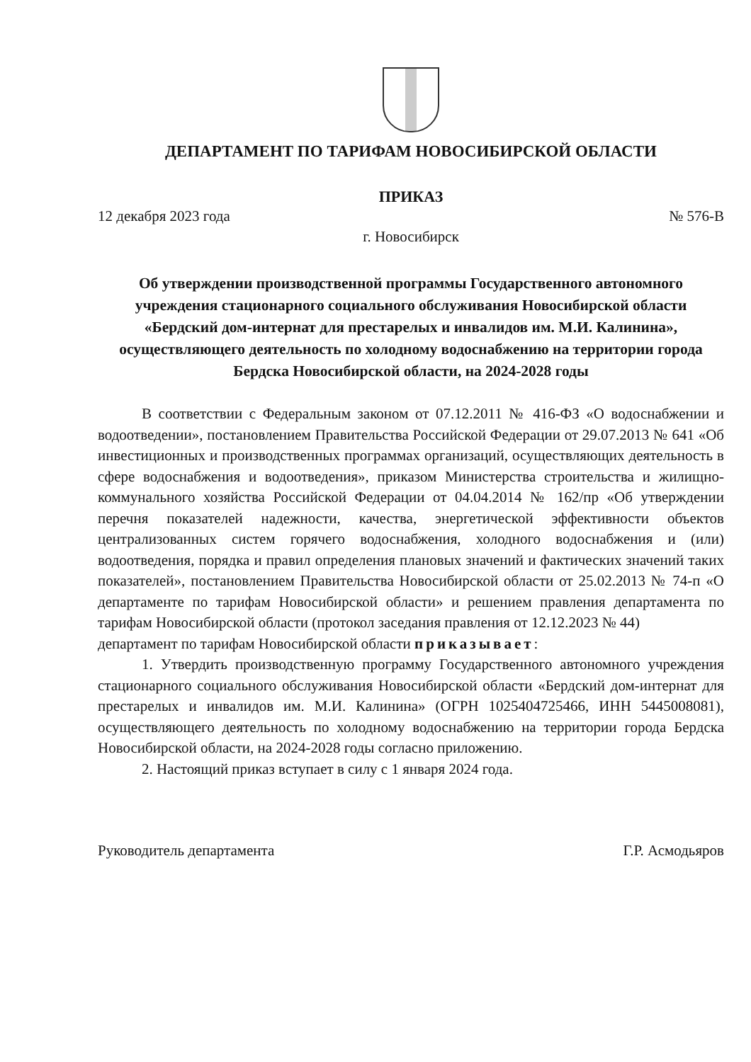ДЕПАРТАМЕНТ ПО ТАРИФАМ НОВОСИБИРСКОЙ ОБЛАСТИ
ПРИКАЗ
12 декабря 2023 года № 576-В
г. Новосибирск
Об утверждении производственной программы Государственного автономного учреждения стационарного социального обслуживания Новосибирской области «Бердский дом-интернат для престарелых и инвалидов им. М.И. Калинина», осуществляющего деятельность по холодному водоснабжению на территории города Бердска Новосибирской области, на 2024-2028 годы
В соответствии с Федеральным законом от 07.12.2011 № 416-ФЗ «О водоснабжении и водоотведении», постановлением Правительства Российской Федерации от 29.07.2013 № 641 «Об инвестиционных и производственных программах организаций, осуществляющих деятельность в сфере водоснабжения и водоотведения», приказом Министерства строительства и жилищно-коммунального хозяйства Российской Федерации от 04.04.2014 № 162/пр «Об утверждении перечня показателей надежности, качества, энергетической эффективности объектов централизованных систем горячего водоснабжения, холодного водоснабжения и (или) водоотведения, порядка и правил определения плановых значений и фактических значений таких показателей», постановлением Правительства Новосибирской области от 25.02.2013 № 74-п «О департаменте по тарифам Новосибирской области» и решением правления департамента по тарифам Новосибирской области (протокол заседания правления от 12.12.2023 № 44)
департамент по тарифам Новосибирской области приказывает:
1. Утвердить производственную программу Государственного автономного учреждения стационарного социального обслуживания Новосибирской области «Бердский дом-интернат для престарелых и инвалидов им. М.И. Калинина» (ОГРН 1025404725466, ИНН 5445008081), осуществляющего деятельность по холодному водоснабжению на территории города Бердска Новосибирской области, на 2024-2028 годы согласно приложению.
2. Настоящий приказ вступает в силу с 1 января 2024 года.
Руководитель департамента Г.Р. Асмодьяров